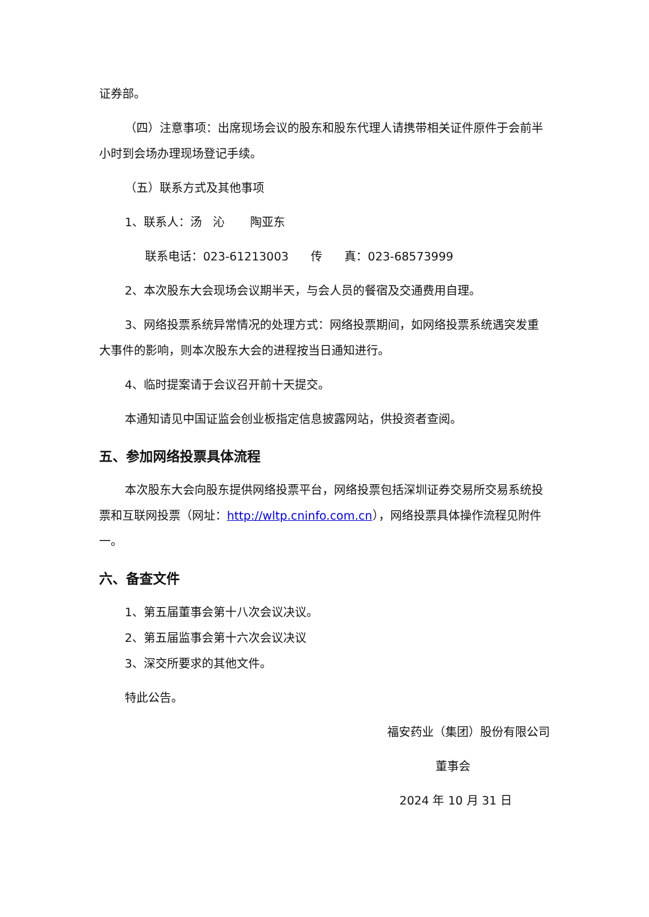证券部。
（四）注意事项：出席现场会议的股东和股东代理人请携带相关证件原件于会前半小时到会场办理现场登记手续。
（五）联系方式及其他事项
1、联系人：汤 沁 陶亚东
联系电话：023-61213003 传 真：023-68573999
2、本次股东大会现场会议期半天，与会人员的餐宿及交通费用自理。
3、网络投票系统异常情况的处理方式：网络投票期间，如网络投票系统遇突发重大事件的影响，则本次股东大会的进程按当日通知进行。
4、临时提案请于会议召开前十天提交。
本通知请见中国证监会创业板指定信息披露网站，供投资者查阅。
五、参加网络投票具体流程
本次股东大会向股东提供网络投票平台，网络投票包括深圳证券交易所交易系统投票和互联网投票（网址：http://wltp.cninfo.com.cn），网络投票具体操作流程见附件一。
六、备查文件
1、第五届董事会第十八次会议决议。
2、第五届监事会第十六次会议决议
3、深交所要求的其他文件。
特此公告。
福安药业（集团）股份有限公司
董事会
2024 年 10 月 31 日